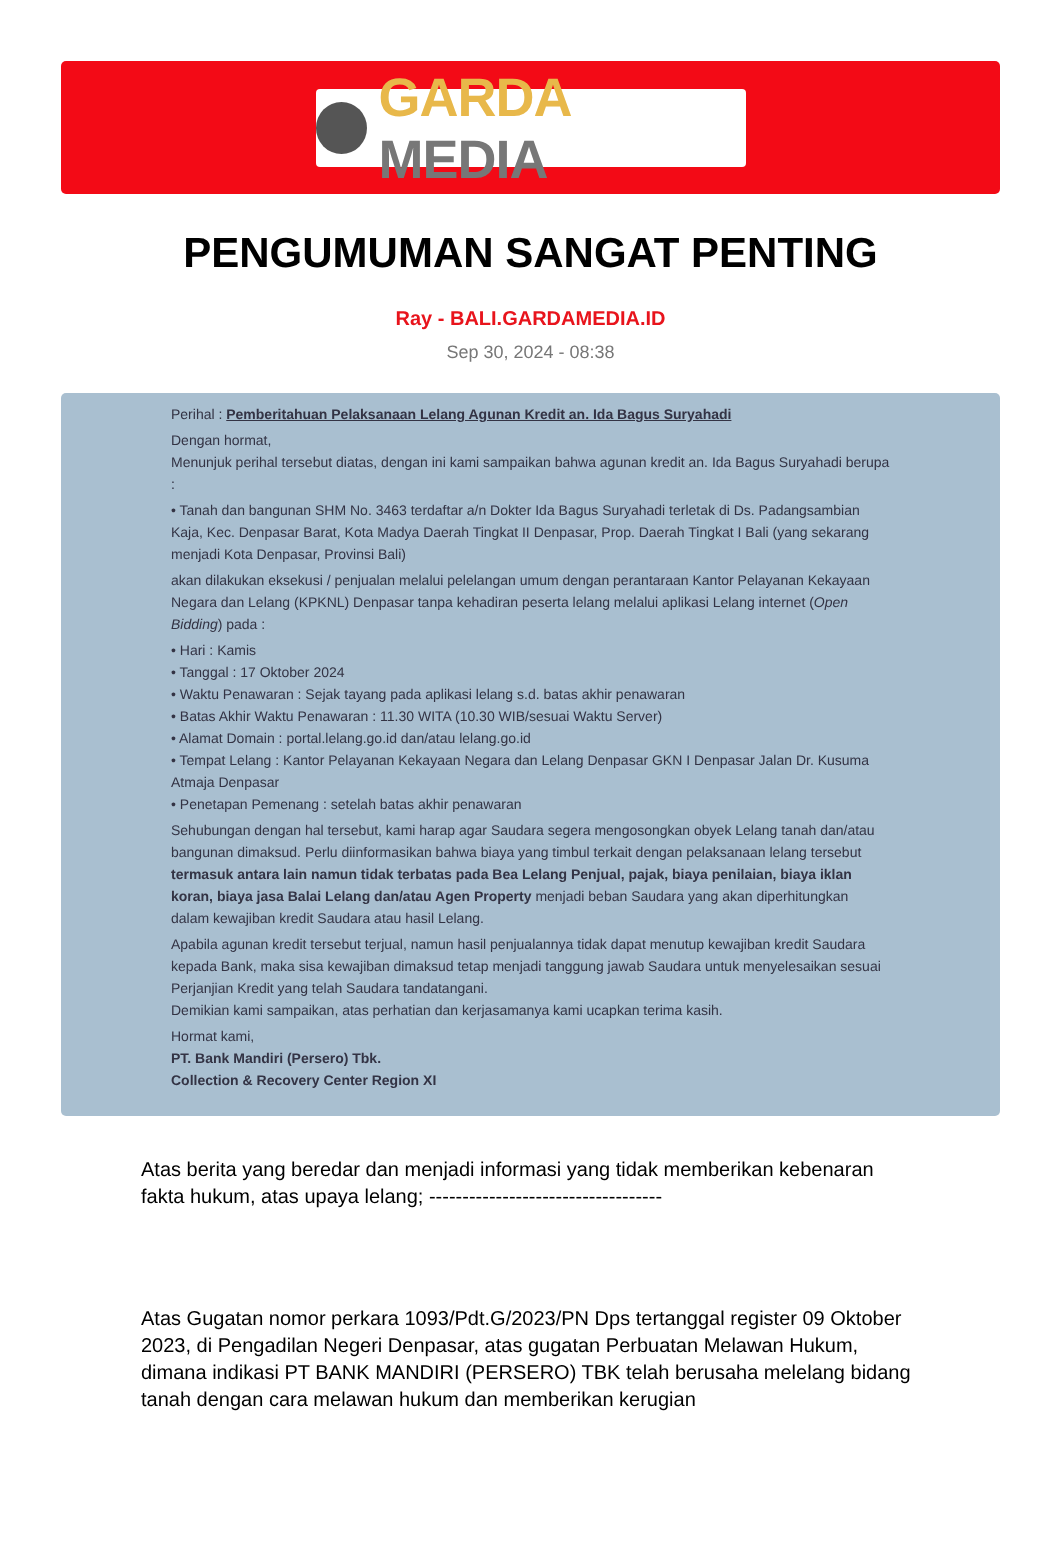GARDA MEDIA
PENGUMUMAN SANGAT PENTING
Ray - BALI.GARDAMEDIA.ID
Sep 30, 2024 - 08:38
Perihal : Pemberitahuan Pelaksanaan Lelang Agunan Kredit an. Ida Bagus Suryahadi
Dengan hormat,
Menunjuk perihal tersebut diatas, dengan ini kami sampaikan bahwa agunan kredit an. Ida Bagus Suryahadi berupa :
• Tanah dan bangunan SHM No. 3463 terdaftar a/n Dokter Ida Bagus Suryahadi terletak di Ds. Padangsambian Kaja, Kec. Denpasar Barat, Kota Madya Daerah Tingkat II Denpasar, Prop. Daerah Tingkat I Bali (yang sekarang menjadi Kota Denpasar, Provinsi Bali)
akan dilakukan eksekusi / penjualan melalui pelelangan umum dengan perantaraan Kantor Pelayanan Kekayaan Negara dan Lelang (KPKNL) Denpasar tanpa kehadiran peserta lelang melalui aplikasi Lelang internet (Open Bidding) pada :
• Hari : Kamis
• Tanggal : 17 Oktober 2024
• Waktu Penawaran : Sejak tayang pada aplikasi lelang s.d. batas akhir penawaran
• Batas Akhir Waktu Penawaran : 11.30 WITA (10.30 WIB/sesuai Waktu Server)
• Alamat Domain : portal.lelang.go.id dan/atau lelang.go.id
• Tempat Lelang : Kantor Pelayanan Kekayaan Negara dan Lelang Denpasar GKN I Denpasar Jalan Dr. Kusuma Atmaja Denpasar
• Penetapan Pemenang : setelah batas akhir penawaran
Sehubungan dengan hal tersebut, kami harap agar Saudara segera mengosongkan obyek Lelang tanah dan/atau bangunan dimaksud. Perlu diinformasikan bahwa biaya yang timbul terkait dengan pelaksanaan lelang tersebut termasuk antara lain namun tidak terbatas pada Bea Lelang Penjual, pajak, biaya penilaian, biaya iklan koran, biaya jasa Balai Lelang dan/atau Agen Property menjadi beban Saudara yang akan diperhitungkan dalam kewajiban kredit Saudara atau hasil Lelang.
Apabila agunan kredit tersebut terjual, namun hasil penjualannya tidak dapat menutup kewajiban kredit Saudara kepada Bank, maka sisa kewajiban dimaksud tetap menjadi tanggung jawab Saudara untuk menyelesaikan sesuai Perjanjian Kredit yang telah Saudara tandatangani.
Demikian kami sampaikan, atas perhatian dan kerjasamanya kami ucapkan terima kasih.
Hormat kami,
PT. Bank Mandiri (Persero) Tbk.
Collection & Recovery Center Region XI
Atas berita yang beredar dan menjadi informasi yang tidak memberikan kebenaran fakta hukum, atas upaya lelang; -----------------------------------
Atas Gugatan nomor perkara 1093/Pdt.G/2023/PN Dps tertanggal register 09 Oktober 2023, di Pengadilan Negeri Denpasar, atas gugatan Perbuatan Melawan Hukum, dimana indikasi PT BANK MANDIRI (PERSERO) TBK telah berusaha melelang bidang tanah dengan cara melawan hukum dan memberikan kerugian